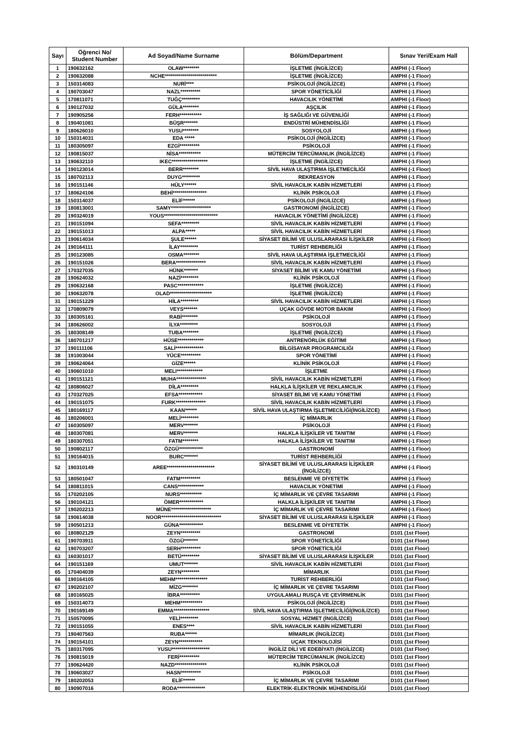| Sayı | Öğrenci No/ Student Number | Ad Soyad/Name Surname | Bölüm/Department | Sınav Yeri/Exam Hall |
| --- | --- | --- | --- | --- |
| 1 | 190632162 | OLAW******** | İŞLETME (İNGİLİZCE) | AMPHI (-1 Floor) |
| 2 | 190632088 | NCHE************************** | İŞLETME (İNGİLİZCE) | AMPHI (-1 Floor) |
| 3 | 150314083 | NURİ**** | PSİKOLOJİ (İNGİLİZCE) | AMPHI (-1 Floor) |
| 4 | 190703047 | NAZL********** | SPOR YÖNETİCİLİĞİ | AMPHI (-1 Floor) |
| 5 | 170811071 | TUĞÇ********* | HAVACILIK YÖNETİMİ | AMPHI (-1 Floor) |
| 6 | 190127032 | GÜLA******** | AŞÇILIK | AMPHI (-1 Floor) |
| 7 | 190905256 | FERH*********** | İŞ SAĞLIĞI VE GÜVENLİĞİ | AMPHI (-1 Floor) |
| 8 | 190401081 | BÜŞR******* | ENDÜSTRİ MÜHENDİSLİĞİ | AMPHI (-1 Floor) |
| 9 | 180626010 | YUSU******** | SOSYOLOJİ | AMPHI (-1 Floor) |
| 10 | 150314031 | EDA ***** | PSİKOLOJİ (İNGİLİZCE) | AMPHI (-1 Floor) |
| 11 | 180305097 | EZGİ********** | PSİKOLOJİ | AMPHI (-1 Floor) |
| 12 | 190815037 | NİSA*********** | MÜTERCİM TERCÜMANLIK (İNGİLİZCE) | AMPHI (-1 Floor) |
| 13 | 190632110 | IKEC****************** | İŞLETME (İNGİLİZCE) | AMPHI (-1 Floor) |
| 14 | 190123014 | BERR******** | SİVİL HAVA ULAŞTIRMA İŞLETMECİLİĞİ | AMPHI (-1 Floor) |
| 15 | 180702113 | DUYG********* | REKREASYON | AMPHI (-1 Floor) |
| 16 | 190151146 | HÜLY****** | SİVİL HAVACILIK KABİN HİZMETLERİ | AMPHI (-1 Floor) |
| 17 | 180624106 | BEHİ***************** | KLİNİK PSİKOLOJİ | AMPHI (-1 Floor) |
| 18 | 150314037 | ELİF****** | PSİKOLOJİ (İNGİLİZCE) | AMPHI (-1 Floor) |
| 19 | 180813001 | SAMY******************** | GASTRONOMİ (İNGİLİZCE) | AMPHI (-1 Floor) |
| 20 | 190324019 | YOUS*************************** | HAVACILIK YÖNETİMİ (İNGİLİZCE) | AMPHI (-1 Floor) |
| 21 | 190151094 | SEFA********* | SİVİL HAVACILIK KABİN HİZMETLERİ | AMPHI (-1 Floor) |
| 22 | 190151013 | ALPA***** | SİVİL HAVACILIK KABİN HİZMETLERİ | AMPHI (-1 Floor) |
| 23 | 190614034 | ŞULE****** | SİYASET BİLİMİ VE ULUSLARARASI İLİŞKİLER | AMPHI (-1 Floor) |
| 24 | 190164111 | İLAY********* | TURİST REHBERLİĞİ | AMPHI (-1 Floor) |
| 25 | 190123085 | OSMA******** | SİVİL HAVA ULAŞTIRMA İŞLETMECİLİĞİ | AMPHI (-1 Floor) |
| 26 | 190151026 | BERA*************** | SİVİL HAVACILIK KABİN HİZMETLERİ | AMPHI (-1 Floor) |
| 27 | 170327035 | HÜNK******* | SİYASET BİLİMİ VE KAMU YÖNETİMİ | AMPHI (-1 Floor) |
| 28 | 190624032 | NAZİ********* | KLİNİK PSİKOLOJİ | AMPHI (-1 Floor) |
| 29 | 190632168 | PASC************* | İŞLETME (İNGİLİZCE) | AMPHI (-1 Floor) |
| 30 | 190632078 | OLAD********************* | İŞLETME (İNGİLİZCE) | AMPHI (-1 Floor) |
| 31 | 190151229 | HİLA********* | SİVİL HAVACILIK KABİN HİZMETLERİ | AMPHI (-1 Floor) |
| 32 | 170809079 | VEYS******* | UÇAK GÖVDE MOTOR BAKIM | AMPHI (-1 Floor) |
| 33 | 180305161 | RABİ******** | PSİKOLOJİ | AMPHI (-1 Floor) |
| 34 | 180626002 | İLYA********* | SOSYOLOJİ | AMPHI (-1 Floor) |
| 35 | 180308149 | TUBA******** | İŞLETME (İNGİLİZCE) | AMPHI (-1 Floor) |
| 36 | 180701217 | HÜSE************* | ANTRENÖRLÜK EĞİTİMİ | AMPHI (-1 Floor) |
| 37 | 190111106 | SALİ************** | BİLGİSAYAR PROGRAMCILIĞI | AMPHI (-1 Floor) |
| 38 | 191003044 | YÜCE********** | SPOR YÖNETİMİ | AMPHI (-1 Floor) |
| 39 | 190624064 | GİZE****** | KLİNİK PSİKOLOJİ | AMPHI (-1 Floor) |
| 40 | 190601010 | MELI************* | İŞLETME | AMPHI (-1 Floor) |
| 41 | 190151121 | MUHA*************** | SİVİL HAVACILIK KABİN HİZMETLERİ | AMPHI (-1 Floor) |
| 42 | 180806027 | DİLA********* | HALKLA İLİŞKİLER VE REKLAMCILIK | AMPHI (-1 Floor) |
| 43 | 170327025 | EFSA************ | SİYASET BİLİMİ VE KAMU YÖNETİMİ | AMPHI (-1 Floor) |
| 44 | 190151075 | FURK*************** | SİVİL HAVACILIK KABİN HİZMETLERİ | AMPHI (-1 Floor) |
| 45 | 180169117 | KAAN****** | SİVİL HAVA ULAŞTIRMA İŞLETMECİLİĞİ(İNGİLİZCE) | AMPHI (-1 Floor) |
| 46 | 180206001 | MELİ********* | İÇ MİMARLIK | AMPHI (-1 Floor) |
| 47 | 160305097 | MERV******* | PSİKOLOJİ | AMPHI (-1 Floor) |
| 48 | 180307081 | MERV******* | HALKLA İLİŞKİLER VE TANITIM | AMPHI (-1 Floor) |
| 49 | 180307051 | FATM******** | HALKLA İLİŞKİLER VE TANITIM | AMPHI (-1 Floor) |
| 50 | 190802117 | ÖZGÜ************ | GASTRONOMİ | AMPHI (-1 Floor) |
| 51 | 190164015 | BURC******* | TURİST REHBERLİĞİ | AMPHI (-1 Floor) |
| 52 | 190310149 | AREE************************ | SİYASET BİLİMİ VE ULUSLARARASI İLİŞKİLER (İNGİLİZCE) | AMPHI (-1 Floor) |
| 53 | 180501047 | FATM********** | BESLENME VE DİYETETİK | AMPHI (-1 Floor) |
| 54 | 180811015 | CANS************* | HAVACILIK YÖNETİMİ | AMPHI (-1 Floor) |
| 55 | 170202105 | NURS*********** | İÇ MİMARLIK VE ÇEVRE TASARIMI | AMPHI (-1 Floor) |
| 56 | 190104121 | ÖMER************ | HALKLA İLİŞKİLER VE TANITIM | AMPHI (-1 Floor) |
| 57 | 190202213 | MÜNE******************** | İÇ MİMARLIK VE ÇEVRE TASARIMI | AMPHI (-1 Floor) |
| 58 | 190614038 | NOOR****************************** | SİYASET BİLİMİ VE ULUSLARARASI İLİŞKİLER | AMPHI (-1 Floor) |
| 59 | 190501213 | GÜNA************ | BESLENME VE DİYETETİK | AMPHI (-1 Floor) |
| 60 | 180802129 | ZEYN********** | GASTRONOMİ | D101 (1st Floor) |
| 61 | 190703911 | ÖZGÜ******* | SPOR YÖNETİCİLİĞİ | D101 (1st Floor) |
| 62 | 190703207 | SERH********** | SPOR YÖNETİCİLİĞİ | D101 (1st Floor) |
| 63 | 160301017 | BETÜ********* | SİYASET BİLİMİ VE ULUSLARARASI İLİŞKİLER | D101 (1st Floor) |
| 64 | 190151169 | UMUT******* | SİVİL HAVACILIK KABİN HİZMETLERİ | D101 (1st Floor) |
| 65 | 170404039 | ZEYN********* | MİMARLIK | D101 (1st Floor) |
| 66 | 190164105 | MEHM**************** | TURİST REHBERLİĞİ | D101 (1st Floor) |
| 67 | 190202107 | MİZG******** | İÇ MİMARLIK VE ÇEVRE TASARIMI | D101 (1st Floor) |
| 68 | 180165025 | İBRA********** | UYGULAMALI RUSÇA VE ÇEVİRMENLİK | D101 (1st Floor) |
| 69 | 150314073 | MEHM*********** | PSİKOLOJİ (İNGİLİZCE) | D101 (1st Floor) |
| 70 | 190169149 | EMMA****************** | SİVİL HAVA ULAŞTIRMA İŞLETMECİLİĞİ(İNGİLİZCE) | D101 (1st Floor) |
| 71 | 150570095 | YELİ********* | SOSYAL HİZMET (İNGİLİZCE) | D101 (1st Floor) |
| 72 | 190151055 | ENES**** | SİVİL HAVACILIK KABİN HİZMETLERİ | D101 (1st Floor) |
| 73 | 190407563 | RUBA****** | MİMARLIK (İNGİLİZCE) | D101 (1st Floor) |
| 74 | 190154101 | ZEYN************ | UÇAK TEKNOLOJİSİ | D101 (1st Floor) |
| 75 | 180317095 | YUSU******************* | İNGİLİZ DİLİ VE EDEBİYATI (İNGİLİZCE) | D101 (1st Floor) |
| 76 | 190815019 | FERİ********** | MÜTERCİM TERCÜMANLIK (İNGİLİZCE) | D101 (1st Floor) |
| 77 | 190624420 | NAZD**************** | KLİNİK PSİKOLOJİ | D101 (1st Floor) |
| 78 | 190603027 | HASN********** | PSİKOLOJİ | D101 (1st Floor) |
| 79 | 180202053 | ELİF****** | İÇ MİMARLIK VE ÇEVRE TASARIMI | D101 (1st Floor) |
| 80 | 190907016 | RODA************** | ELEKTRİK-ELEKTRONİK MÜHENDİSLİĞİ | D101 (1st Floor) |